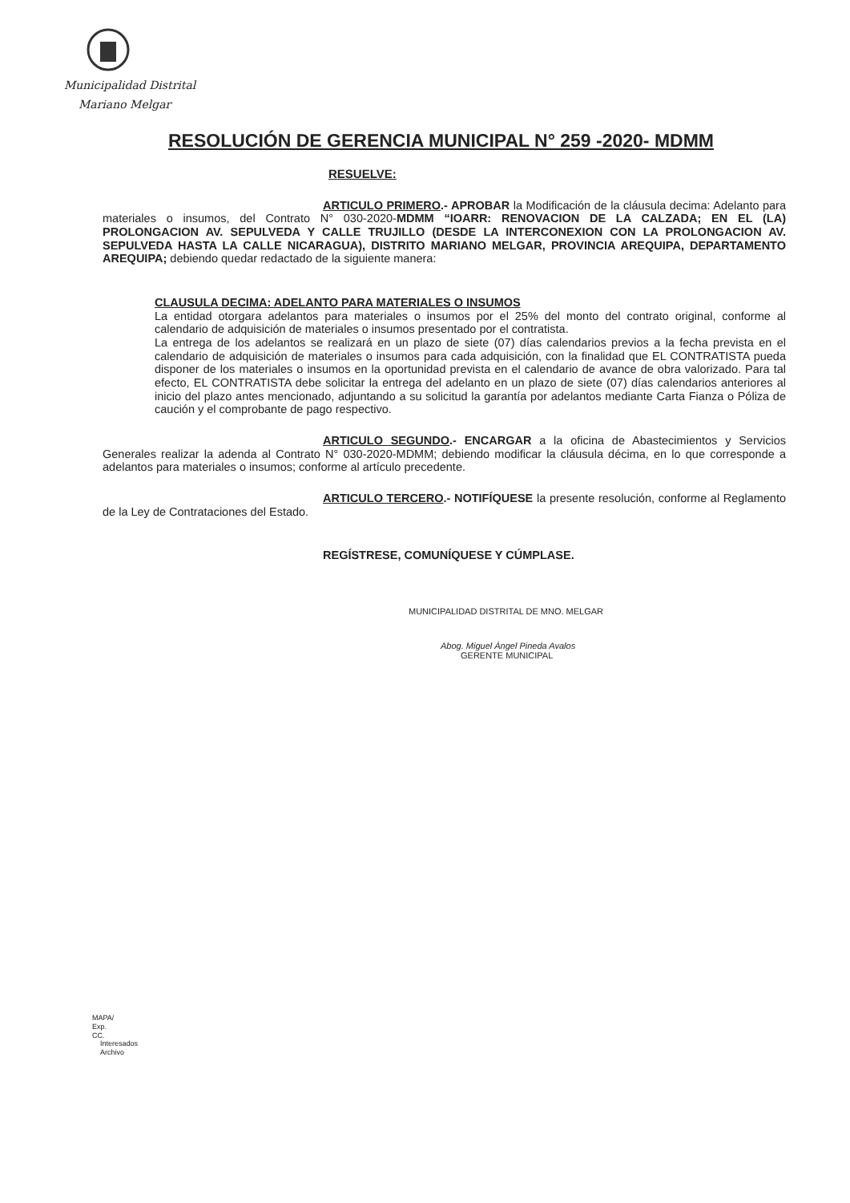Municipalidad Distrital
Mariano Melgar
RESOLUCIÓN DE GERENCIA MUNICIPAL N° 259 -2020- MDMM
RESUELVE:
ARTICULO PRIMERO.- APROBAR la Modificación de la cláusula decima: Adelanto para materiales o insumos, del Contrato N° 030-2020-MDMM “IOARR: RENOVACION DE LA CALZADA; EN EL (LA) PROLONGACION AV. SEPULVEDA Y CALLE TRUJILLO (DESDE LA INTERCONEXION CON LA PROLONGACION AV. SEPULVEDA HASTA LA CALLE NICARAGUA), DISTRITO MARIANO MELGAR, PROVINCIA AREQUIPA, DEPARTAMENTO AREQUIPA; debiendo quedar redactado de la siguiente manera:
CLAUSULA DECIMA: ADELANTO PARA MATERIALES O INSUMOS
La entidad otorgara adelantos para materiales o insumos por el 25% del monto del contrato original, conforme al calendario de adquisición de materiales o insumos presentado por el contratista.
La entrega de los adelantos se realizará en un plazo de siete (07) días calendarios previos a la fecha prevista en el calendario de adquisición de materiales o insumos para cada adquisición, con la finalidad que EL CONTRATISTA pueda disponer de los materiales o insumos en la oportunidad prevista en el calendario de avance de obra valorizado. Para tal efecto, EL CONTRATISTA debe solicitar la entrega del adelanto en un plazo de siete (07) días calendarios anteriores al inicio del plazo antes mencionado, adjuntando a su solicitud la garantía por adelantos mediante Carta Fianza o Póliza de caución y el comprobante de pago respectivo.
ARTICULO SEGUNDO.- ENCARGAR a la oficina de Abastecimientos y Servicios Generales realizar la adenda al Contrato N° 030-2020-MDMM; debiendo modificar la cláusula décima, en lo que corresponde a adelantos para materiales o insumos; conforme al artículo precedente.
ARTICULO TERCERO.- NOTIFÍQUESE la presente resolución, conforme al Reglamento de la Ley de Contrataciones del Estado.
REGÍSTRESE, COMUNÍQUESE Y CÚMPLASE.
MUNICIPALIDAD DISTRITAL DE MNO. MELGAR
Abog. Miguel Ángel Pineda Avalos
GERENTE MUNICIPAL
MAPA/
Exp.
CC.
Interesados
Archivo